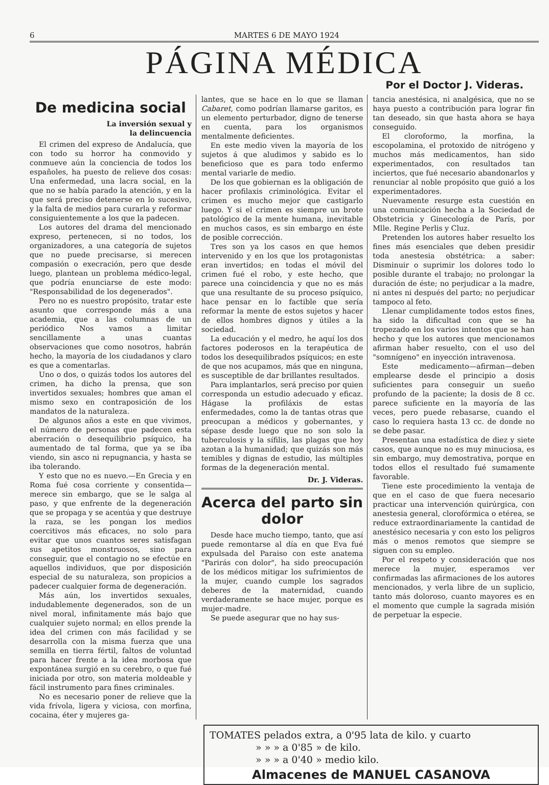6 MARTES 6 DE MAYO 1924
PÁGINA MÉDICA
Por el Doctor J. Videras.
De medicina social
La inversión sexual y
la delincuencia
El crimen del expreso de Andalucía, que con todo su horror ha conmovido y conmueve aún la conciencia de todos los españoles, ha puesto de relieve dos cosas: Una enfermedad, una lacra social, en la que no se había parado la atención, y en la que será preciso detenerse en lo sucesivo, y la falta de medios para curarla y reformar consiguientemente a los que la padecen.
Los autores del drama del mencionado expreso, pertenecen, si no todos, los organizadores, a una categoría de sujetos que no puede precisarse, si merecen compasión o execración, pero que desde luego, plantean un problema médico-legal, que podría enunciarse de este modo: "Responsabilidad de los degenerados".
Pero no es nuestro propósito, tratar este asunto que corresponde más a una academia, que a las columnas de un periódico Nos vamos a limitar sencillamente a unas cuantas observaciones que como nosotros, habrán hecho, la mayoría de los ciudadanos y claro es que a comentarlas.
Uno o dos, o quizás todos los autores del crimen, ha dicho la prensa, que son invertidos sexuales; hombres que aman el mismo sexo en contraposición de los mandatos de la naturaleza.
De algunos años a este en que vivimos, el número de personas que padecen esta aberración o desequilibrio psíquico, ha aumentado de tal forma, que ya se iba viendo, sin asco ni repugnancia, y hasta se iba tolerando.
Y esto que no es nuevo.—En Grecia y en Roma fué cosa corriente y consentida—merece sin embargo, que se le salga al paso, y que enfrente de la degeneración que se propaga y se acentúa y que destruye la raza, se les pongan los medios coercitivos más eficaces, no solo para evitar que unos cuantos seres satisfagan sus apetitos monstruosos, sino para conseguir, que el contagio no se efectúe en aquellos individuos, que por disposición especial de su naturaleza, son propicios a padecer cualquier forma de degeneración.
Más aún, los invertidos sexuales, indudablemente degenerados, son de un nivel moral, infinitamente más bajo que cualquier sujeto normal; en ellos prende la idea del crimen con más facilidad y se desarrolla con la misma fuerza que una semilla en tierra fértil, faltos de voluntad para hacer frente a la idea morbosa que expontánea surgió en su cerebro, o que fué iniciada por otro, son materia moldeable y fácil instrumento para fines criminales.
No es necesario poner de relieve que la vida frívola, ligera y viciosa, con morfina, cocaina, éter y mujeres ga-
lantes, que se hace en lo que se llaman Cabaret, como podrían llamarse garitos, es un elemento perturbador, digno de tenerse en cuenta, para los organismos mentalmente deficientes.
En este medio viven la mayoría de los sujetos á que aludimos y sabido es lo beneficioso que es para todo enfermo mental variarle de medio.
De los que gobiernan es la obligación de hacer profilaxis criminológica. Evitar el crimen es mucho mejor que castigarlo luego. Y si el crimen es siempre un brote patológico de la mente humana, inevitable en muchos casos, es sin embargo en éste de posible corrección.
Tres son ya los casos en que hemos intervenido y en los que los protagonistas eran invertidos; en todas el móvil del crimen fué el robo, y este hecho, que parece una coincidencia y que no es más que una resultante de su proceso psíquico, hace pensar en lo factible que sería reformar la mente de estos sujetos y hacer de ellos hombres dignos y útiles a la sociedad.
La educación y el medro, he aquí los dos factores poderosos en la terapéutica de todos los desequilibrados psíquicos; en este de que nos acupamos, más que en ninguna, es susceptible de dar brillantes resultados.
Para implantarlos, será preciso por quien corresponda un estudio adecuado y eficaz. Hágase la profiláxis de estas enfermedades, como la de tantas otras que preocupan a médicos y gobernantes, y sépase desde luego que no son solo la tuberculosis y la sífilis, las plagas que hoy azotan a la humanidad; que quizás son más temibles y dignas de estudio, las múltiples formas de la degeneración mental.
Dr. J. Videras.
Acerca del parto sin dolor
Desde hace mucho tiempo, tanto, que así puede remontarse al día en que Eva fué expulsada del Paraiso con este anatema "Parirás con dolor", ha sido preocupación de los médicos mitigar los sufrimientos de la mujer, cuando cumple los sagrados deberes de la maternidad, cuando verdaderamente se hace mujer, porque es mujer-madre.
Se puede asegurar que no hay sus-
tancia anestésica, ni analgésica, que no se haya puesto a contribución para lograr fin tan deseado, sin que hasta ahora se haya conseguido.
El cloroformo, la morfina, la escopolamina, el protoxido de nitrógeno y muchos más medicamentos, han sido experimentados, con resultados tan inciertos, que fué necesario abandonarlos y renunciar al noble propósito que guió a los experimentadores.
Nuevamente resurge esta cuestión en una comunicación hecha a la Sociedad de Obstetricia y Ginecología de París, por Mlle. Regine Perlis y Cluz.
Pretenden los autores haber resuelto los fines más esenciales que deben presidir toda anestesia obstétrica: a saber: Disminuir o suprimir los dolores todo lo posible durante el trabajo; no prolongar la duración de éste; no perjudicar a la madre, ni antes ni después del parto; no perjudicar tampoco al feto.
Llenar cumplidamente todos estos fines, ha sido la dificultad con que se ha tropezado en los varios intentos que se han hecho y que los autores que mencionamos afirman haber resuelto, con el uso del "somnígeno" en inyección intravenosa.
Este medicamento—afirman—deben emplearse desde el principio a dosis suficientes para conseguir un sueño profundo de la paciente; la dosis de 8 cc. parece suficiente en la mayoría de las veces, pero puede rebasarse, cuando el caso lo requiera hasta 13 cc. de donde no se debe pasar.
Presentan una estadística de diez y siete casos, que aunque no es muy minuciosa, es sin embargo, muy demostrativa, porque en todos ellos el resultado fué sumamente favorable.
Tiene este procedimiento la ventaja de que en el caso de que fuera necesario practicar una intervención quirúrgica, con anestesia general, clorofórmica o etérea, se reduce extraordinariamente la cantidad de anestésico necesaria y con esto los peligros más o menos remotos que siempre se siguen con su empleo.
Por el respeto y consideración que nos merece la mujer, esperamos ver confirmadas las afirmaciones de los autores mencionados, y verla libre de un suplicio, tanto más doloroso, cuanto mayores es en el momento que cumple la sagrada misión de perpetuar la especie.
TOMATES pelados extra, a 0'95 lata de kilo. y cuarto
» » » a 0'85 » de kilo.
» » » a 0'40 » medio kilo.
Almacenes de MANUEL CASANOVA